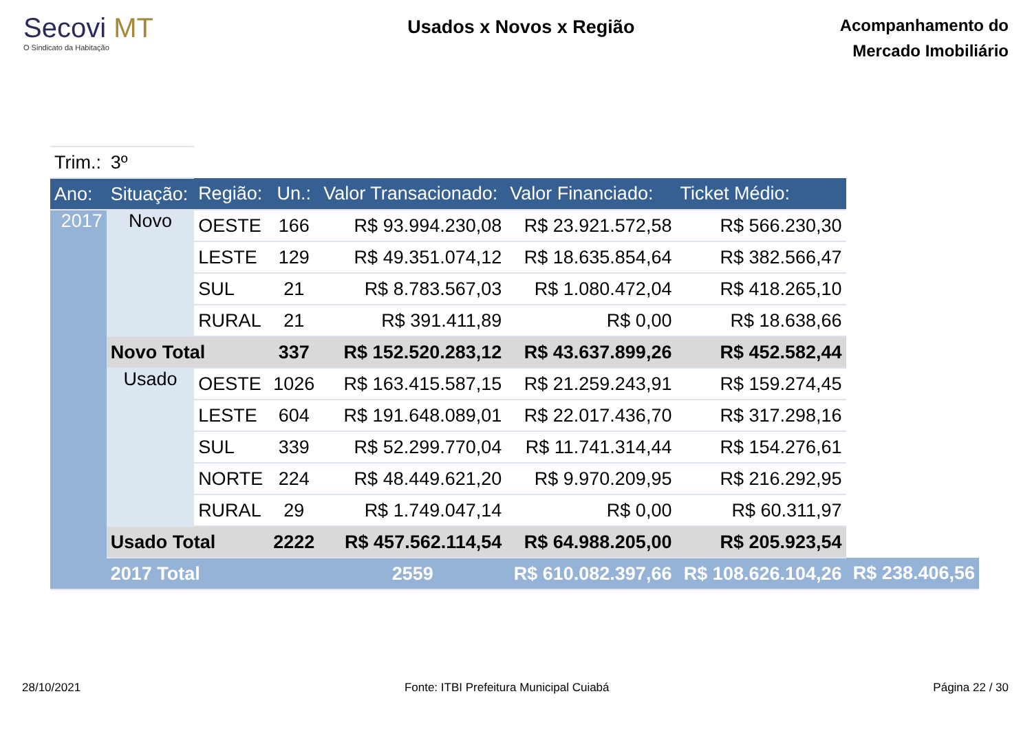Secovi MT
O Sindicato da Habitação
Usados x Novos x Região
Acompanhamento do
Mercado Imobiliário
| Trim.: | 3º | | | | | | |
| Ano: | Situação: | Região: | Un.: | Valor Transacionado: | Valor Financiado: | Ticket Médio: | |
| 2017 | Novo | OESTE | 166 | R$ 93.994.230,08 | R$ 23.921.572,58 | R$ 566.230,30 | |
| | | LESTE | 129 | R$ 49.351.074,12 | R$ 18.635.854,64 | R$ 382.566,47 | |
| | | SUL | 21 | R$ 8.783.567,03 | R$ 1.080.472,04 | R$ 418.265,10 | |
| | | RURAL | 21 | R$ 391.411,89 | R$ 0,00 | R$ 18.638,66 | |
| | Novo Total | | 337 | R$ 152.520.283,12 | R$ 43.637.899,26 | R$ 452.582,44 | |
| | Usado | OESTE | 1026 | R$ 163.415.587,15 | R$ 21.259.243,91 | R$ 159.274,45 | |
| | | LESTE | 604 | R$ 191.648.089,01 | R$ 22.017.436,70 | R$ 317.298,16 | |
| | | SUL | 339 | R$ 52.299.770,04 | R$ 11.741.314,44 | R$ 154.276,61 | |
| | | NORTE | 224 | R$ 48.449.621,20 | R$ 9.970.209,95 | R$ 216.292,95 | |
| | | RURAL | 29 | R$ 1.749.047,14 | R$ 0,00 | R$ 60.311,97 | |
| | Usado Total | | 2222 | R$ 457.562.114,54 | R$ 64.988.205,00 | R$ 205.923,54 | |
| | 2017 Total | | | 2559 | R$ 610.082.397,66 | R$ 108.626.104,26 | R$ 238.406,56 |
28/10/2021 Fonte: ITBI Prefeitura Municipal Cuiabá Página 22 / 30